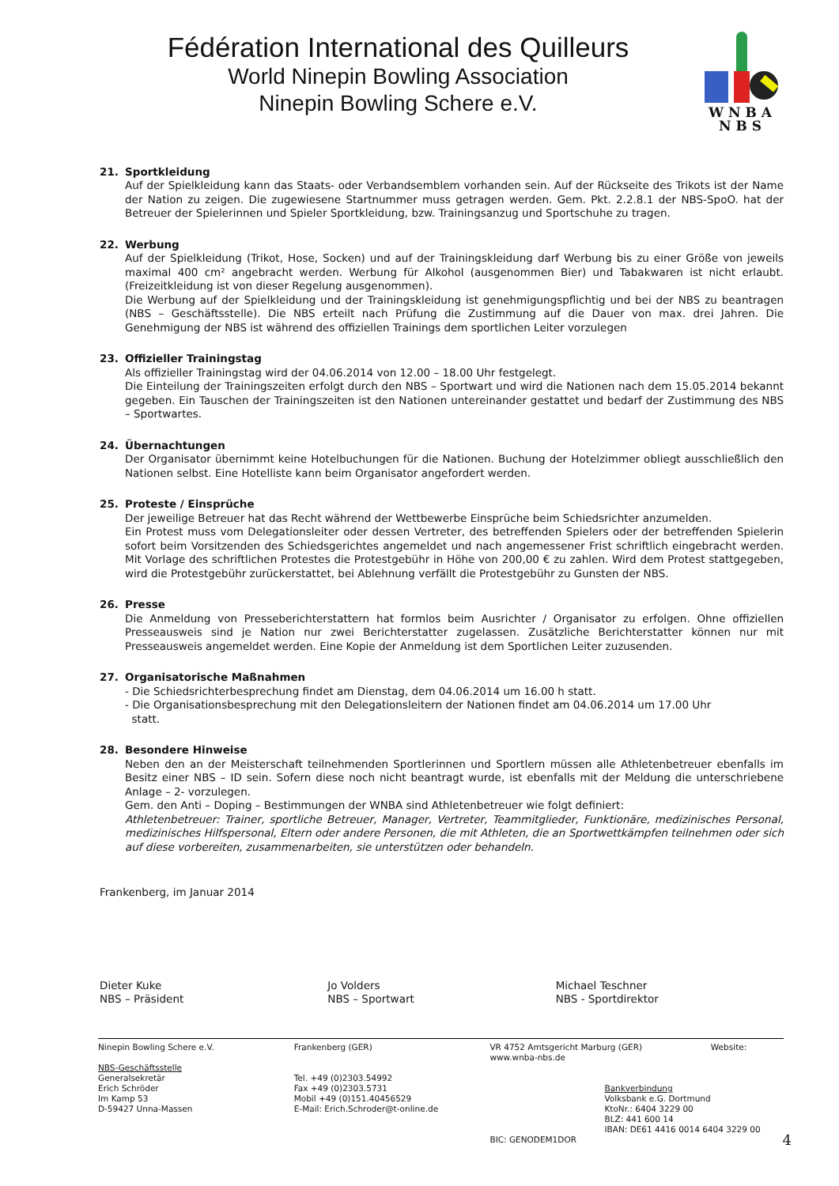Fédération International des Quilleurs
World Ninepin Bowling Association
Ninepin Bowling Schere e.V.
W N B A
N B S
21. Sportkleidung
Auf der Spielkleidung kann das Staats- oder Verbandsemblem vorhanden sein. Auf der Rückseite des Trikots ist der Name der Nation zu zeigen. Die zugewiesene Startnummer muss getragen werden. Gem. Pkt. 2.2.8.1 der NBS-SpoO. hat der Betreuer der Spielerinnen und Spieler Sportkleidung, bzw. Trainingsanzug und Sportschuhe zu tragen.
22. Werbung
Auf der Spielkleidung (Trikot, Hose, Socken) und auf der Trainingskleidung darf Werbung bis zu einer Größe von jeweils maximal 400 cm² angebracht werden. Werbung für Alkohol (ausgenommen Bier) und Tabakwaren ist nicht erlaubt. (Freizeitkleidung ist von dieser Regelung ausgenommen).
Die Werbung auf der Spielkleidung und der Trainingskleidung ist genehmigungspflichtig und bei der NBS zu beantragen (NBS – Geschäftsstelle). Die NBS erteilt nach Prüfung die Zustimmung auf die Dauer von max. drei Jahren. Die Genehmigung der NBS ist während des offiziellen Trainings dem sportlichen Leiter vorzulegen
23. Offizieller Trainingstag
Als offizieller Trainingstag wird der 04.06.2014 von 12.00 – 18.00 Uhr festgelegt.
Die Einteilung der Trainingszeiten erfolgt durch den NBS – Sportwart und wird die Nationen nach dem 15.05.2014 bekannt gegeben. Ein Tauschen der Trainingszeiten ist den Nationen untereinander gestattet und bedarf der Zustimmung des NBS – Sportwartes.
24. Übernachtungen
Der Organisator übernimmt keine Hotelbuchungen für die Nationen. Buchung der Hotelzimmer obliegt ausschließlich den Nationen selbst. Eine Hotelliste kann beim Organisator angefordert werden.
25. Proteste / Einsprüche
Der jeweilige Betreuer hat das Recht während der Wettbewerbe Einsprüche beim Schiedsrichter anzumelden.
Ein Protest muss vom Delegationsleiter oder dessen Vertreter, des betreffenden Spielers oder der betreffenden Spielerin sofort beim Vorsitzenden des Schiedsgerichtes angemeldet und nach angemessener Frist schriftlich eingebracht werden. Mit Vorlage des schriftlichen Protestes die Protestgebühr in Höhe von 200,00 € zu zahlen. Wird dem Protest stattgegeben, wird die Protestgebühr zurückerstattet, bei Ablehnung verfällt die Protestgebühr zu Gunsten der NBS.
26. Presse
Die Anmeldung von Presseberichterstattern hat formlos beim Ausrichter / Organisator zu erfolgen. Ohne offiziellen Presseausweis sind je Nation nur zwei Berichterstatter zugelassen. Zusätzliche Berichterstatter können nur mit Presseausweis angemeldet werden. Eine Kopie der Anmeldung ist dem Sportlichen Leiter zuzusenden.
27. Organisatorische Maßnahmen
- Die Schiedsrichterbesprechung findet am Dienstag, dem 04.06.2014 um 16.00 h statt.
- Die Organisationsbesprechung mit den Delegationsleitern der Nationen findet am 04.06.2014 um 17.00 Uhr
statt.
28. Besondere Hinweise
Neben den an der Meisterschaft teilnehmenden Sportlerinnen und Sportlern müssen alle Athletenbetreuer ebenfalls im Besitz einer NBS – ID sein. Sofern diese noch nicht beantragt wurde, ist ebenfalls mit der Meldung die unterschriebene Anlage – 2- vorzulegen.
Gem. den Anti – Doping – Bestimmungen der WNBA sind Athletenbetreuer wie folgt definiert:
Athletenbetreuer: Trainer, sportliche Betreuer, Manager, Vertreter, Teammitglieder, Funktionäre, medizinisches Personal, medizinisches Hilfspersonal, Eltern oder andere Personen, die mit Athleten, die an Sportwettkämpfen teilnehmen oder sich auf diese vorbereiten, zusammenarbeiten, sie unterstützen oder behandeln.
Frankenberg, im Januar 2014
Dieter Kuke
NBS – Präsident
Jo Volders
NBS – Sportwart
Michael Teschner
NBS - Sportdirektor
Ninepin Bowling Schere e.V.
NBS-Geschäftsstelle
Generalsekretär
Erich Schröder
Im Kamp 53
D-59427 Unna-Massen
Frankenberg (GER)
Tel. +49 (0)2303.54992
Fax +49 (0)2303.5731
Mobil +49 (0)151.40456529
E-Mail: Erich.Schroder@t-online.de
VR 4752 Amtsgericht Marburg (GER) Website: www.wnba-nbs.de
Bankverbindung
Volksbank e.G. Dortmund
KtoNr.: 6404 3229 00
BLZ: 441 600 14
IBAN: DE61 4416 0014 6404 3229 00 BIC: GENODEM1DOR
4